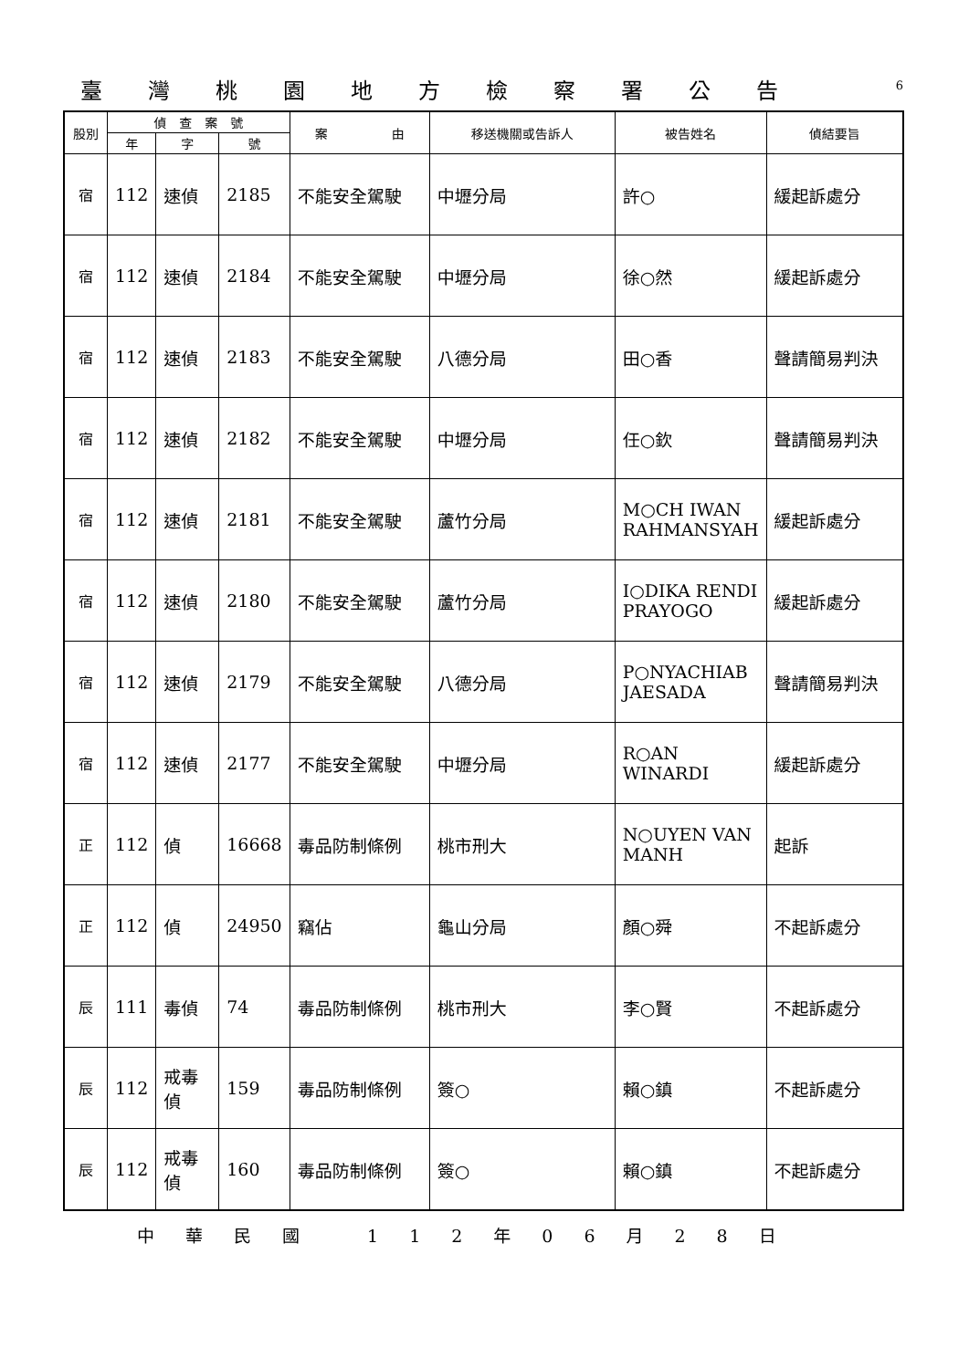6
臺灣桃園地方檢察署公告
| 股別 | 偵 查 案 號 | | | 案 由 | 移送機關或告訴人 | 被告姓名 | 偵結要旨 |
| --- | --- | --- | --- | --- | --- | --- | --- |
| | 年 | 字 | 號 | | | | |
| 宿 | 112 | 速偵 | 2185 | 不能安全駕駛 | 中壢分局 | 許○ | 緩起訴處分 |
| 宿 | 112 | 速偵 | 2184 | 不能安全駕駛 | 中壢分局 | 徐○然 | 緩起訴處分 |
| 宿 | 112 | 速偵 | 2183 | 不能安全駕駛 | 八德分局 | 田○香 | 聲請簡易判決 |
| 宿 | 112 | 速偵 | 2182 | 不能安全駕駛 | 中壢分局 | 任○欽 | 聲請簡易判決 |
| 宿 | 112 | 速偵 | 2181 | 不能安全駕駛 | 蘆竹分局 | M○CH IWAN RAHMANSYAH | 緩起訴處分 |
| 宿 | 112 | 速偵 | 2180 | 不能安全駕駛 | 蘆竹分局 | I○DIKA RENDI PRAYOGO | 緩起訴處分 |
| 宿 | 112 | 速偵 | 2179 | 不能安全駕駛 | 八德分局 | P○NYACHIAB JAESADA | 聲請簡易判決 |
| 宿 | 112 | 速偵 | 2177 | 不能安全駕駛 | 中壢分局 | R○AN WINARDI | 緩起訴處分 |
| 正 | 112 | 偵 | 16668 | 毒品防制條例 | 桃市刑大 | N○UYEN VAN MANH | 起訴 |
| 正 | 112 | 偵 | 24950 | 竊佔 | 龜山分局 | 顏○舜 | 不起訴處分 |
| 辰 | 111 | 毒偵 | 74 | 毒品防制條例 | 桃市刑大 | 李○賢 | 不起訴處分 |
| 辰 | 112 | 戒毒偵 | 159 | 毒品防制條例 | 簽○ | 賴○鎮 | 不起訴處分 |
| 辰 | 112 | 戒毒偵 | 160 | 毒品防制條例 | 簽○ | 賴○鎮 | 不起訴處分 |
中華民國 112年06月28日